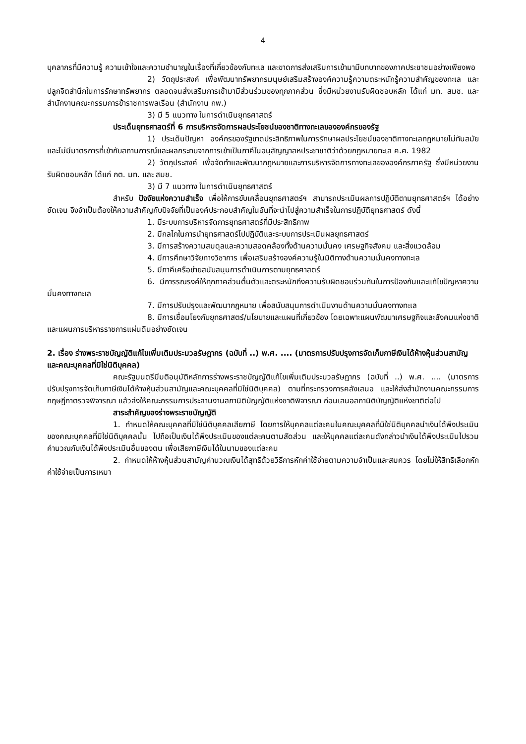4
บุคลากรที่มีความรู้ ความเข้าใจและความชำนาญในเรื่องที่เกี่ยวข้องกับทะเล และขาดการส่งเสริมการเข้ามามีบทบาทของภาคประชาชนอย่างเพียงพอ
2) วัตถุประสงค์ เพื่อพัฒนาทรัพยากรมนุษย์เสริมสร้างองค์ความรู้ความตระหนักรู้ความสำคัญของทะเล และปลูกจิตสำนึกในการรักษาทรัพยากร ตลอดจนส่งเสริมการเข้ามามีส่วนร่วมของทุกภาคส่วน ซึ่งมีหน่วยงานรับผิดชอบหลัก ได้แก่ มท. สมช. และสำนักงานคณะกรรมการข้าราชการพลเรือน (สำนักงาน กพ.)
3) มี 5 แนวทาง ในการดำเนินยุทธศาสตร์
ประเด็นยุทธศาสตร์ที่ 6 การบริหารจัดการผลประโยชน์ของชาติทางทะเลขององค์กรของรัฐ
1) ประเด็นปัญหา องค์กรของรัฐขาดประสิทธิภาพในการรักษาผลประโยชน์ของชาติทางทะเลกฎหมายไม่ทันสมัยและไม่มีมาตรการที่เข้ากับสถานการณ์และผลกระทบจากการเข้าเป็นภาคีในอนุสัญญาสหประชาชาติว่าด้วยกฎหมายทะเล ค.ศ. 1982
2) วัตถุประสงค์ เพื่อจัดทำและพัฒนากฎหมายและการบริหารจัดการทางทะเลขององค์กรภาครัฐ ซึ่งมีหน่วยงานรับผิดชอบหลัก ได้แก่ กต. มท. และ สมช.
3) มี 7 แนวทาง ในการดำเนินยุทธศาสตร์
สำหรับ ปัจจัยแห่งความสำเร็จ เพื่อให้การขับเคลื่อนยุทธศาสตร์ฯ สามารถประเมินผลการปฏิบัติตามยุทธศาสตร์ฯ ได้อย่างชัดเจน จึงจำเป็นต้องให้ความสำคัญกับปัจจัยที่เป็นองค์ประกอบสำคัญในอันที่จะนำไปสู่ความสำเร็จในการปฏิบัติยุทธศาสตร์ ดังนี้
1. มีระบบการบริหารจัดการยุทธศาสตร์ที่มีประสิทธิภาพ
2. มีกลไกในการนำยุทธศาสตร์ไปปฏิบัติและระบบการประเมินผลยุทธศาสตร์
3. มีการสร้างความสมดุลและความสอดคล้องทั้งด้านความมั่นคง เศรษฐกิจสังคม และสิ่งแวดล้อม
4. มีการศึกษาวิจัยทางวิชาการ เพื่อเสริมสร้างองค์ความรู้ในมิติทางด้านความมั่นคงทางทะเล
5. มีภาคีเครือข่ายสนับสนุนการดำเนินการตามยุทธศาสตร์
6. มีการรณรงค์ให้ทุกภาคส่วนตื่นตัวและตระหนักถึงความรับผิดชอบร่วมกันในการป้องกันและแก้ไขปัญหาความมั่นคงทางทะเล
7. มีการปรับปรุงและพัฒนากฎหมาย เพื่อสนับสนุนการดำเนินงานด้านความมั่นคงทางทะเล
8. มีการเชื่อมโยงกับยุทธศาสตร์/นโยบายและแผนที่เกี่ยวข้อง โดยเฉพาะแผนพัฒนาเศรษฐกิจและสังคมแห่งชาติ และแผนการบริหารราชการแผ่นดินอย่างชัดเจน
2. เรื่อง ร่างพระราชบัญญัติแก้ไขเพิ่มเติมประมวลรัษฎากร (ฉบับที่ ..) พ.ศ. .... (มาตรการปรับปรุงการจัดเก็บภาษีเงินได้ห้างหุ้นส่วนสามัญและคณะบุคคลที่มิใช่นิติบุคคล)
คณะรัฐมนตรีมีมติอนุมัติหลักการร่างพระราชบัญญัติแก้ไขเพิ่มเติมประมวลรัษฎากร (ฉบับที่ ..) พ.ศ. .... (มาตรการปรับปรุงการจัดเก็บภาษีเงินได้ห้างหุ้นส่วนสามัญและคณะบุคคลที่มิใช่นิติบุคคล) ตามที่กระทรวงการคลังเสนอ และให้ส่งสำนักงานคณะกรรมการกฤษฎีกาตรวจพิจารณา แล้วส่งให้คณะกรรมการประสานงานสภานิติบัญญัติแห่งชาติพิจารณา ก่อนเสนอสภานิติบัญญัติแห่งชาติต่อไป
สาระสำคัญของร่างพระราชบัญญัติ
1. กำหนดให้คณะบุคคลที่มิใช่นิติบุคคลเสียภาษี โดยการให้บุคคลแต่ละคนในคณะบุคคลที่มิใช่นิติบุคคลนำเงินได้พึงประเมินของคณะบุคคลที่มิใช่นิติบุคคลนั้น ไปถือเป็นเงินได้พึงประเมินของแต่ละคนตามสัดส่วน และให้บุคคลแต่ละคนดังกล่าวนำเงินได้พึงประเมินไปรวมคำนวณกับเงินได้พึงประเมินอื่นของตน เพื่อเสียภาษีเงินได้ในนามของแต่ละคน
2. กำหนดให้ห้างหุ้นส่วนสามัญคำนวณเงินได้สุทธิด้วยวิธีการหักค่าใช้จ่ายตามความจำเป็นและสมควร โดยไม่ให้สิทธิเลือกหักค่าใช้จ่ายเป็นการเหมา